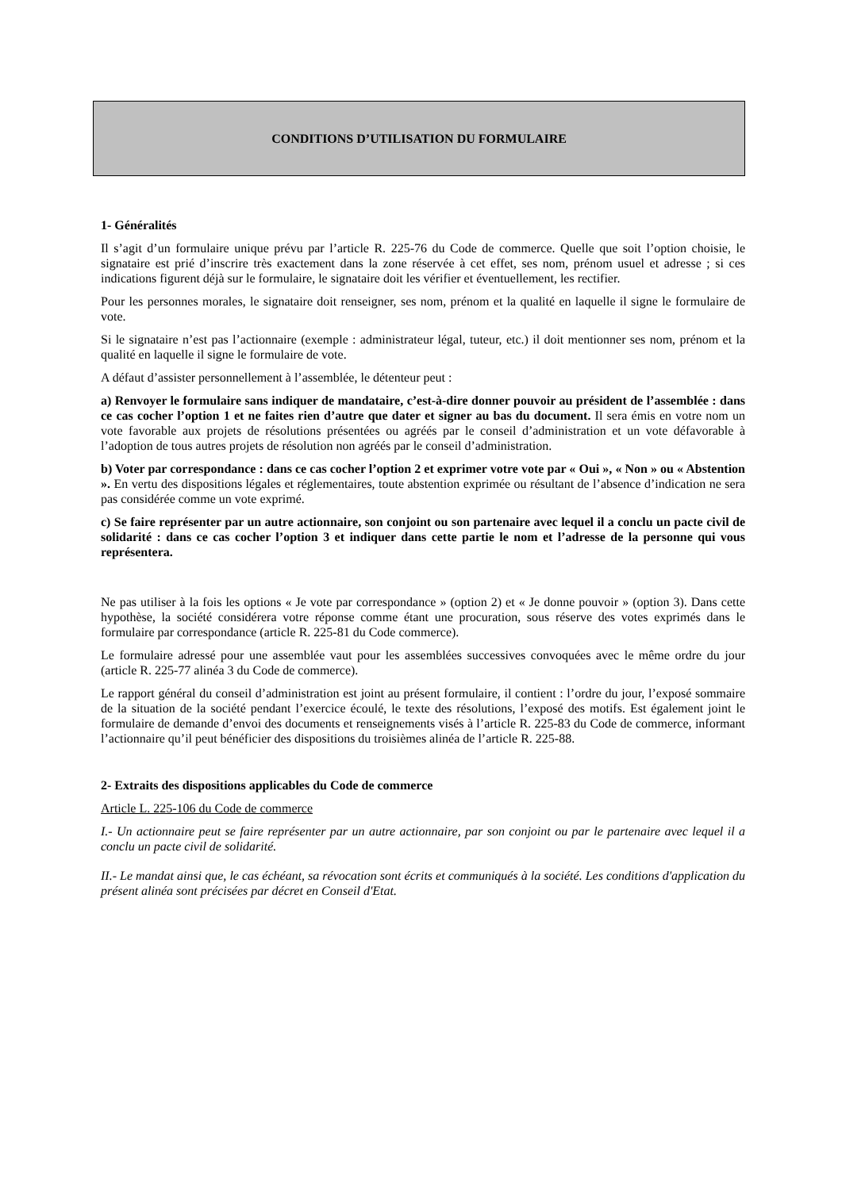CONDITIONS D’UTILISATION DU FORMULAIRE
1- Généralités
Il s’agit d’un formulaire unique prévu par l’article R. 225-76 du Code de commerce. Quelle que soit l’option choisie, le signataire est prié d’inscrire très exactement dans la zone réservée à cet effet, ses nom, prénom usuel et adresse ; si ces indications figurent déjà sur le formulaire, le signataire doit les vérifier et éventuellement, les rectifier.
Pour les personnes morales, le signataire doit renseigner, ses nom, prénom et la qualité en laquelle il signe le formulaire de vote.
Si le signataire n’est pas l’actionnaire (exemple : administrateur légal, tuteur, etc.) il doit mentionner ses nom, prénom et la qualité en laquelle il signe le formulaire de vote.
A défaut d’assister personnellement à l’assemblée, le détenteur peut :
a) Renvoyer le formulaire sans indiquer de mandataire, c’est-à-dire donner pouvoir au président de l’assemblée : dans ce cas cocher l’option 1 et ne faites rien d’autre que dater et signer au bas du document. Il sera émis en votre nom un vote favorable aux projets de résolutions présentées ou agréés par le conseil d’administration et un vote défavorable à l’adoption de tous autres projets de résolution non agréés par le conseil d’administration.
b) Voter par correspondance : dans ce cas cocher l’option 2 et exprimer votre vote par « Oui », « Non » ou « Abstention ». En vertu des dispositions légales et réglementaires, toute abstention exprimée ou résultant de l’absence d’indication ne sera pas considérée comme un vote exprimé.
c) Se faire représenter par un autre actionnaire, son conjoint ou son partenaire avec lequel il a conclu un pacte civil de solidarité : dans ce cas cocher l’option 3 et indiquer dans cette partie le nom et l’adresse de la personne qui vous représentera.
Ne pas utiliser à la fois les options « Je vote par correspondance » (option 2) et « Je donne pouvoir » (option 3). Dans cette hypothèse, la société considérera votre réponse comme étant une procuration, sous réserve des votes exprimés dans le formulaire par correspondance (article R. 225-81 du Code commerce).
Le formulaire adressé pour une assemblée vaut pour les assemblées successives convoquées avec le même ordre du jour (article R. 225-77 alinéa 3 du Code de commerce).
Le rapport général du conseil d’administration est joint au présent formulaire, il contient : l’ordre du jour, l’exposé sommaire de la situation de la société pendant l’exercice écoulé, le texte des résolutions, l’exposé des motifs. Est également joint le formulaire de demande d’envoi des documents et renseignements visés à l’article R. 225-83 du Code de commerce, informant l’actionnaire qu’il peut bénéficier des dispositions du troisièmes alinéa de l’article R. 225-88.
2- Extraits des dispositions applicables du Code de commerce
Article L. 225-106 du Code de commerce
I.- Un actionnaire peut se faire représenter par un autre actionnaire, par son conjoint ou par le partenaire avec lequel il a conclu un pacte civil de solidarité.
II.- Le mandat ainsi que, le cas échéant, sa révocation sont écrits et communiqués à la société. Les conditions d'application du présent alinéa sont précisées par décret en Conseil d'Etat.